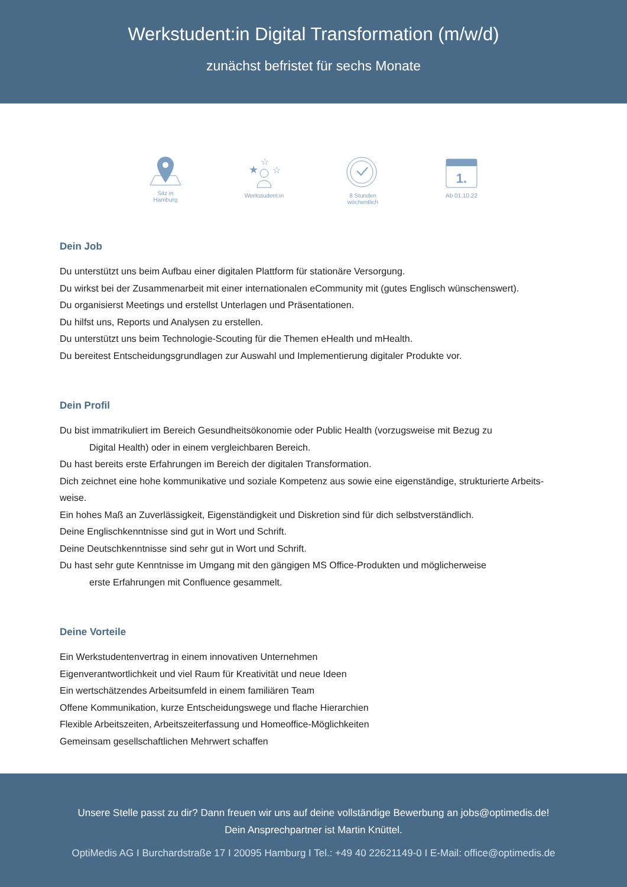Werkstudent:in Digital Transformation (m/w/d)
zunächst befristet für sechs Monate
Sitz in
Hamburg
★
☆
☆
Werkstudent:in
8 Stunden
wöchentlich
1.
Ab 01.10.22
Dein Job
Du unterstützt uns beim Aufbau einer digitalen Plattform für stationäre Versorgung.
Du wirkst bei der Zusammenarbeit mit einer internationalen eCommunity mit (gutes Englisch wünschenswert).
Du organisierst Meetings und erstellst Unterlagen und Präsentationen.
Du hilfst uns, Reports und Analysen zu erstellen.
Du unterstützt uns beim Technologie-Scouting für die Themen eHealth und mHealth.
Du bereitest Entscheidungsgrundlagen zur Auswahl und Implementierung digitaler Produkte vor.
Dein Profil
Du bist immatrikuliert im Bereich Gesundheitsökonomie oder Public Health (vorzugsweise mit Bezug zu
Digital Health) oder in einem vergleichbaren Bereich.
Du hast bereits erste Erfahrungen im Bereich der digitalen Transformation.
Dich zeichnet eine hohe kommunikative und soziale Kompetenz aus sowie eine eigenständige, strukturierte Arbeits-weise.
Ein hohes Maß an Zuverlässigkeit, Eigenständigkeit und Diskretion sind für dich selbstverständlich.
Deine Englischkenntnisse sind gut in Wort und Schrift.
Deine Deutschkenntnisse sind sehr gut in Wort und Schrift.
Du hast sehr gute Kenntnisse im Umgang mit den gängigen MS Office-Produkten und möglicherweise
erste Erfahrungen mit Confluence gesammelt.
Deine Vorteile
Ein Werkstudentenvertrag in einem innovativen Unternehmen
Eigenverantwortlichkeit und viel Raum für Kreativität und neue Ideen
Ein wertschätzendes Arbeitsumfeld in einem familiären Team
Offene Kommunikation, kurze Entscheidungswege und flache Hierarchien
Flexible Arbeitszeiten, Arbeitszeiterfassung und Homeoffice-Möglichkeiten
Gemeinsam gesellschaftlichen Mehrwert schaffen
Unsere Stelle passt zu dir? Dann freuen wir uns auf deine vollständige Bewerbung an jobs@optimedis.de!
Dein Ansprechpartner ist Martin Knüttel.
OptiMedis AG I Burchardstraße 17 I 20095 Hamburg I Tel.: +49 40 22621149-0 I E-Mail: office@optimedis.de